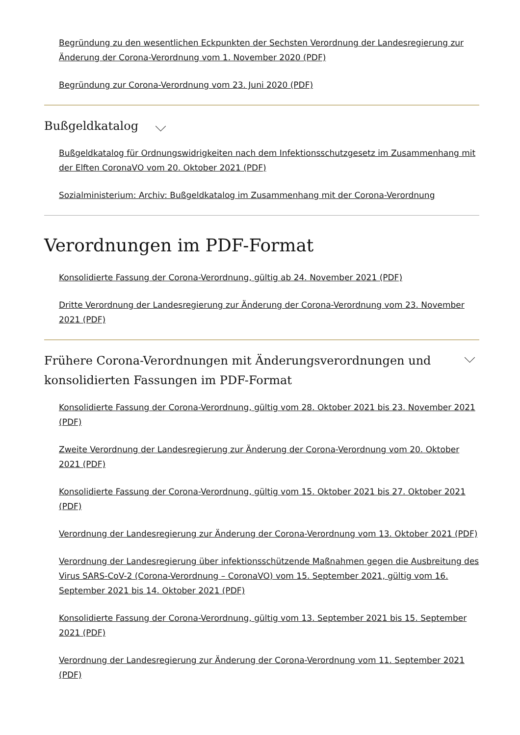Begründung zu den wesentlichen Eckpunkten der Sechsten Verordnung der Landesregierung zur Änderung der Corona-Verordnung vom 1. November 2020 (PDF)
Begründung zur Corona-Verordnung vom 23. Juni 2020 (PDF)
Bußgeldkatalog
Bußgeldkatalog für Ordnungswidrigkeiten nach dem Infektionsschutzgesetz im Zusammenhang mit der Elften CoronaVO vom 20. Oktober 2021 (PDF)
Sozialministerium: Archiv: Bußgeldkatalog im Zusammenhang mit der Corona-Verordnung
Verordnungen im PDF-Format
Konsolidierte Fassung der Corona-Verordnung, gültig ab 24. November 2021 (PDF)
Dritte Verordnung der Landesregierung zur Änderung der Corona-Verordnung vom 23. November 2021 (PDF)
Frühere Corona-Verordnungen mit Änderungsverordnungen und
konsolidierten Fassungen im PDF-Format
Konsolidierte Fassung der Corona-Verordnung, gültig vom 28. Oktober 2021 bis 23. November 2021 (PDF)
Zweite Verordnung der Landesregierung zur Änderung der Corona-Verordnung vom 20. Oktober 2021 (PDF)
Konsolidierte Fassung der Corona-Verordnung, gültig vom 15. Oktober 2021 bis 27. Oktober 2021 (PDF)
Verordnung der Landesregierung zur Änderung der Corona-Verordnung vom 13. Oktober 2021 (PDF)
Verordnung der Landesregierung über infektionsschützende Maßnahmen gegen die Ausbreitung des Virus SARS-CoV-2 (Corona-Verordnung – CoronaVO) vom 15. September 2021, gültig vom 16. September 2021 bis 14. Oktober 2021 (PDF)
Konsolidierte Fassung der Corona-Verordnung, gültig vom 13. September 2021 bis 15. September 2021 (PDF)
Verordnung der Landesregierung zur Änderung der Corona-Verordnung vom 11. September 2021 (PDF)